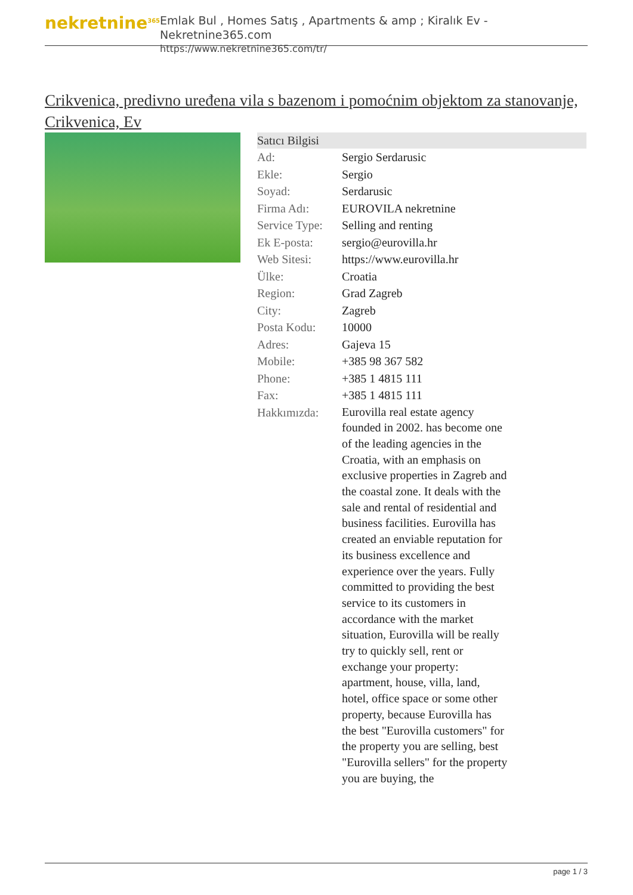nekretnine<sup>365</sup>
Emlak Bul , Homes Satış , Apartments & amp ; Kiralık Ev - Nekretnine365.com
https://www.nekretnine365.com/tr/
Crikvenica, predivno uređena vila s bazenom i pomoćnim objektom za stanovanje, Crikvenica, Ev
Satıcı Bilgisi
| Ad: | Sergio Serdarusic |
| Ekle: | Sergio |
| Soyad: | Serdarusic |
| Firma Adı: | EUROVILA nekretnine |
| Service Type: | Selling and renting |
| Ek E-posta: | sergio@eurovilla.hr |
| Web Sitesi: | https://www.eurovilla.hr |
| Ülke: | Croatia |
| Region: | Grad Zagreb |
| City: | Zagreb |
| Posta Kodu: | 10000 |
| Adres: | Gajeva 15 |
| Mobile: | +385 98 367 582 |
| Phone: | +385 1 4815 111 |
| Fax: | +385 1 4815 111 |
| Hakkımızda: | Eurovilla real estate agency founded in 2002. has become one of the leading agencies in the Croatia, with an emphasis on exclusive properties in Zagreb and the coastal zone. It deals with the sale and rental of residential and business facilities. Eurovilla has created an enviable reputation for its business excellence and experience over the years. Fully committed to providing the best service to its customers in accordance with the market situation, Eurovilla will be really try to quickly sell, rent or exchange your property: apartment, house, villa, land, hotel, office space or some other property, because Eurovilla has the best "Eurovilla customers" for the property you are selling, best "Eurovilla sellers" for the property you are buying, the |
page 1 / 3